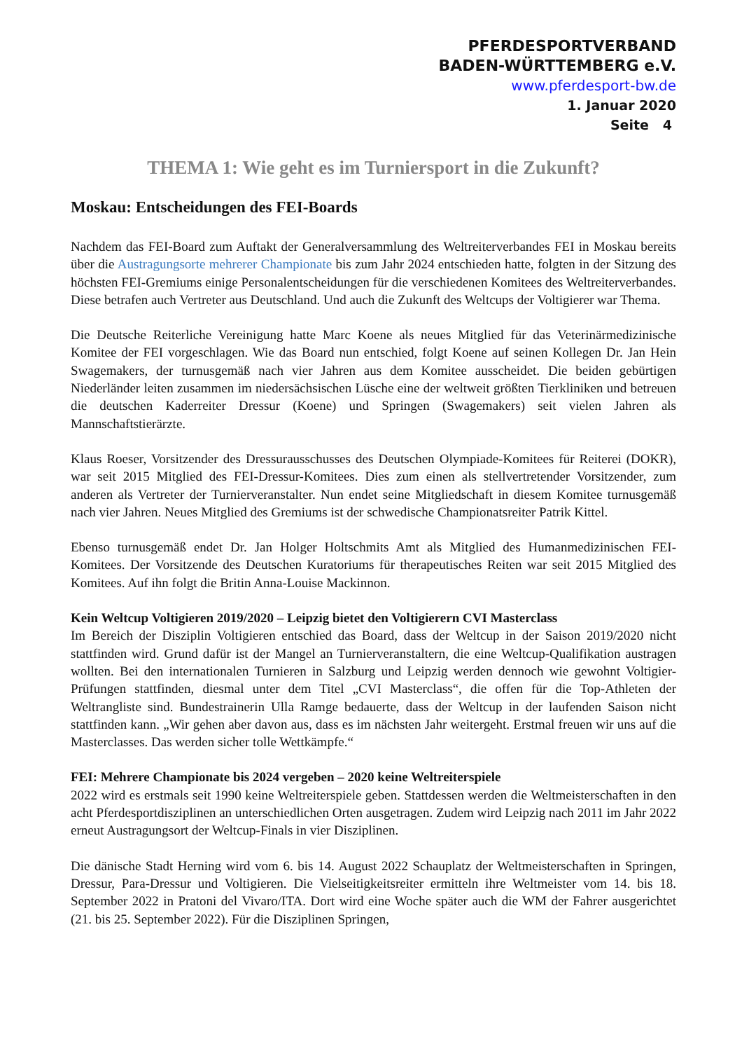PFERDESPORTVERBAND
BADEN-WÜRTTEMBERG e.V.
www.pferdesport-bw.de
1. Januar 2020
Seite 4
THEMA 1: Wie geht es im Turniersport in die Zukunft?
Moskau: Entscheidungen des FEI-Boards
Nachdem das FEI-Board zum Auftakt der Generalversammlung des Weltreiterverbandes FEI in Moskau bereits über die Austragungsorte mehrerer Championate bis zum Jahr 2024 entschieden hatte, folgten in der Sitzung des höchsten FEI-Gremiums einige Personalentscheidungen für die verschiedenen Komitees des Weltreiterverbandes. Diese betrafen auch Vertreter aus Deutschland. Und auch die Zukunft des Weltcups der Voltigierer war Thema.
Die Deutsche Reiterliche Vereinigung hatte Marc Koene als neues Mitglied für das Veterinärmedizinische Komitee der FEI vorgeschlagen. Wie das Board nun entschied, folgt Koene auf seinen Kollegen Dr. Jan Hein Swagemakers, der turnusgemäß nach vier Jahren aus dem Komitee ausscheidet. Die beiden gebürtigen Niederländer leiten zusammen im niedersächsischen Lüsche eine der weltweit größten Tierkliniken und betreuen die deutschen Kaderreiter Dressur (Koene) und Springen (Swagemakers) seit vielen Jahren als Mannschaftstierärzte.
Klaus Roeser, Vorsitzender des Dressurausschusses des Deutschen Olympiade-Komitees für Reiterei (DOKR), war seit 2015 Mitglied des FEI-Dressur-Komitees. Dies zum einen als stellvertretender Vorsitzender, zum anderen als Vertreter der Turnierveranstalter. Nun endet seine Mitgliedschaft in diesem Komitee turnusgemäß nach vier Jahren. Neues Mitglied des Gremiums ist der schwedische Championatsreiter Patrik Kittel.
Ebenso turnusgemäß endet Dr. Jan Holger Holtschmits Amt als Mitglied des Humanmedizinischen FEI-Komitees. Der Vorsitzende des Deutschen Kuratoriums für therapeutisches Reiten war seit 2015 Mitglied des Komitees. Auf ihn folgt die Britin Anna-Louise Mackinnon.
Kein Weltcup Voltigieren 2019/2020 – Leipzig bietet den Voltigierern CVI Masterclass
Im Bereich der Disziplin Voltigieren entschied das Board, dass der Weltcup in der Saison 2019/2020 nicht stattfinden wird. Grund dafür ist der Mangel an Turnierveranstaltern, die eine Weltcup-Qualifikation austragen wollten. Bei den internationalen Turnieren in Salzburg und Leipzig werden dennoch wie gewohnt Voltigier-Prüfungen stattfinden, diesmal unter dem Titel „CVI Masterclass“, die offen für die Top-Athleten der Weltrangliste sind. Bundestrainerin Ulla Ramge bedauerte, dass der Weltcup in der laufenden Saison nicht stattfinden kann. „Wir gehen aber davon aus, dass es im nächsten Jahr weitergeht. Erstmal freuen wir uns auf die Masterclasses. Das werden sicher tolle Wettkämpfe.“
FEI: Mehrere Championate bis 2024 vergeben – 2020 keine Weltreiterspiele
2022 wird es erstmals seit 1990 keine Weltreiterspiele geben. Stattdessen werden die Weltmeisterschaften in den acht Pferdesportdisziplinen an unterschiedlichen Orten ausgetragen. Zudem wird Leipzig nach 2011 im Jahr 2022 erneut Austragungsort der Weltcup-Finals in vier Disziplinen.
Die dänische Stadt Herning wird vom 6. bis 14. August 2022 Schauplatz der Weltmeisterschaften in Springen, Dressur, Para-Dressur und Voltigieren. Die Vielseitigkeitsreiter ermitteln ihre Weltmeister vom 14. bis 18. September 2022 in Pratoni del Vivaro/ITA. Dort wird eine Woche später auch die WM der Fahrer ausgerichtet (21. bis 25. September 2022). Für die Disziplinen Springen,